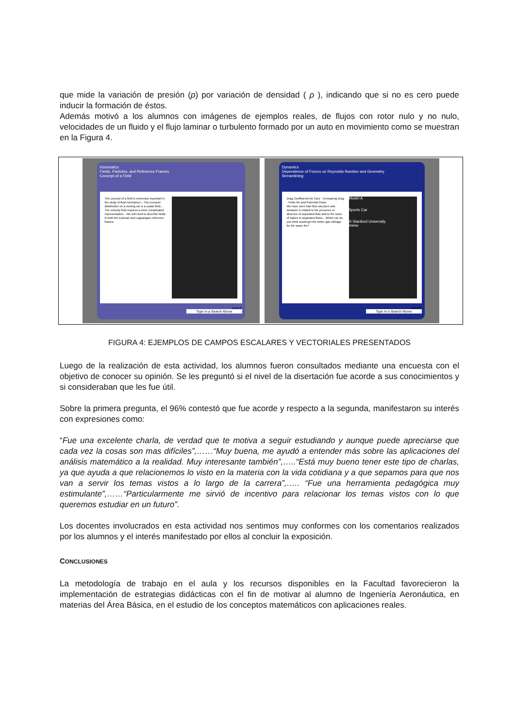que mide la variación de presión (p) por variación de densidad ( ρ ), indicando que si no es cero puede inducir la formación de éstos.
Además motivó a los alumnos con imágenes de ejemplos reales, de flujos con rotor nulo y no nulo, velocidades de un fluido y el flujo laminar o turbulento formado por un auto en movimiento como se muestran en la Figura 4.
Kinematics
Fields, Particles, and Reference Frames
Concept of a Field
The concept of a field is extremely important in the study of fluid mechanics... The pressure distribution on a moving car is a scalar field... The velocity field requires a more complicated representation... We will need to describe fields in both the Eulerian and Lagrangian reference frames.
search
Type In a Search Above
Dynamics
Dependence of Forces on Reynolds Number and Geometry
Streamlining
Drag Coefficients for Cars · Comparing Drag · Finite Re and Potential Flows
We have seen how flow structure and behavior is related to the presence or absence of separated flow and to the sizes of wakes in separated flows... Which car do you think would get the better gas mileage for the same Re?
Model A
Sports Car
© Stanford University
menu
search
Type In a Search Above
FIGURA 4: EJEMPLOS DE CAMPOS ESCALARES Y VECTORIALES PRESENTADOS
Luego de la realización de esta actividad, los alumnos fueron consultados mediante una encuesta con el objetivo de conocer su opinión. Se les preguntó si el nivel de la disertación fue acorde a sus conocimientos y si consideraban que les fue útil.
Sobre la primera pregunta, el 96% contestó que fue acorde y respecto a la segunda, manifestaron su interés con expresiones como:
“Fue una excelente charla, de verdad que te motiva a seguir estudiando y aunque puede apreciarse que cada vez la cosas son mas difíciles”,……“Muy buena, me ayudó a entender más sobre las aplicaciones del análisis matemático a la realidad. Muy interesante también”,…..“Está muy bueno tener este tipo de charlas, ya que ayuda a que relacionemos lo visto en la materia con la vida cotidiana y a que sepamos para que nos van a servir los temas vistos a lo largo de la carrera”,….. “Fue una herramienta pedagógica muy estimulante”,……“Particularmente me sirvió de incentivo para relacionar los temas vistos con lo que queremos estudiar en un futuro”.
Los docentes involucrados en esta actividad nos sentimos muy conformes con los comentarios realizados por los alumnos y el interés manifestado por ellos al concluir la exposición.
CONCLUSIONES
La metodología de trabajo en el aula y los recursos disponibles en la Facultad favorecieron la implementación de estrategias didácticas con el fin de motivar al alumno de Ingeniería Aeronáutica, en materias del Área Básica, en el estudio de los conceptos matemáticos con aplicaciones reales.